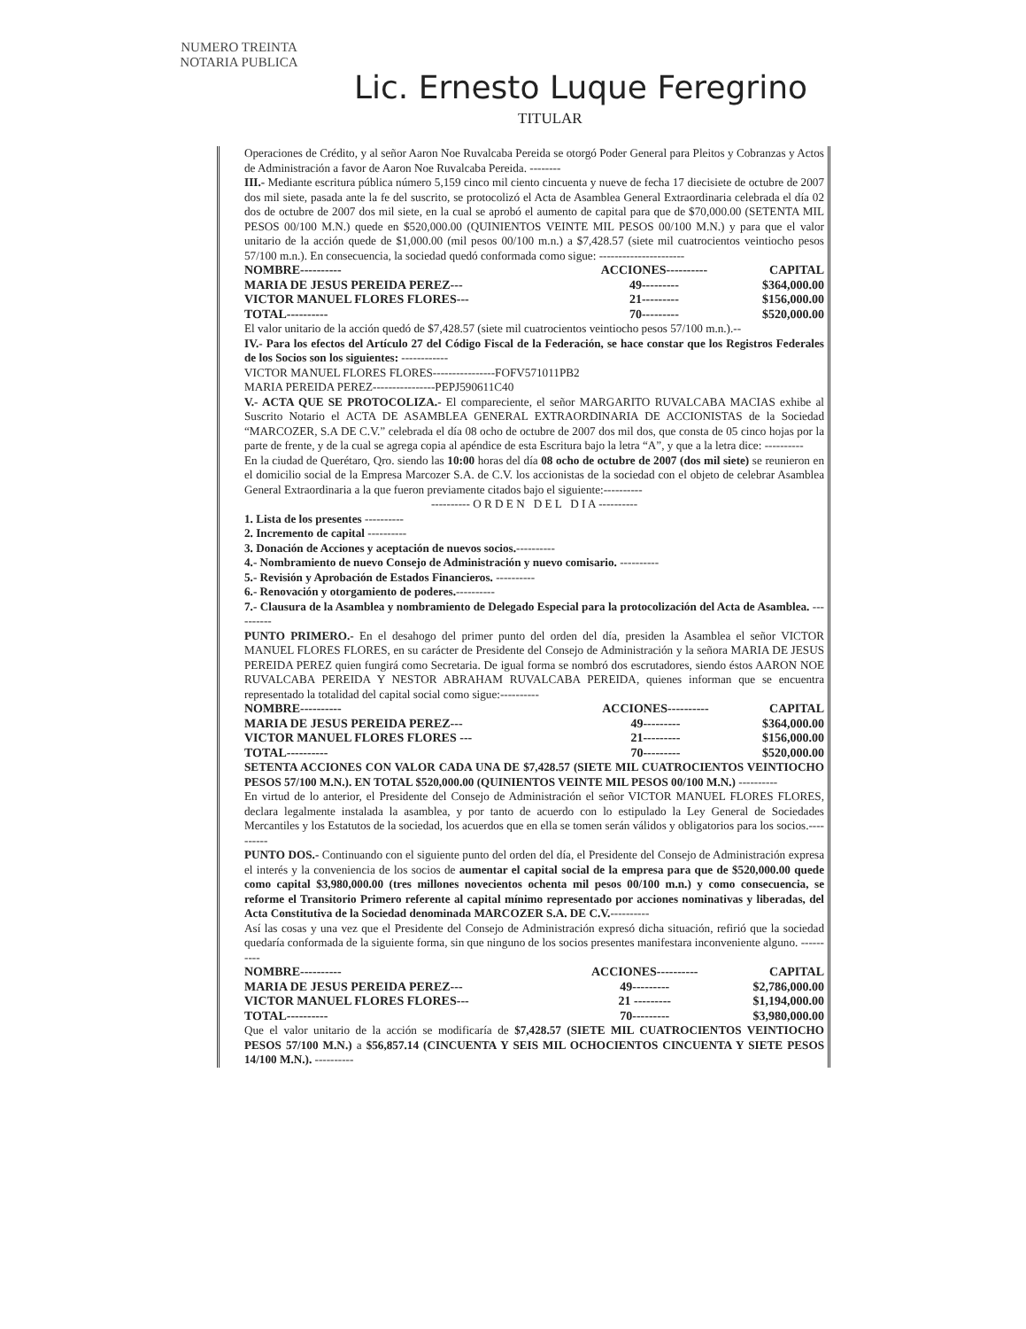NUMERO TREINTA
NOTARIA PUBLICA
Lic. Ernesto Luque Feregrino
TITULAR
Operaciones de Crédito, y al señor Aaron Noe Ruvalcaba Pereida se otorgó Poder General para Pleitos y Cobranzas y Actos de Administración a favor de Aaron Noe Ruvalcaba Pereida. --------
III.- Mediante escritura pública número 5,159 cinco mil ciento cincuenta y nueve de fecha 17 diecisiete de octubre de 2007 dos mil siete, pasada ante la fe del suscrito, se protocolizó el Acta de Asamblea General Extraordinaria celebrada el día 02 dos de octubre de 2007 dos mil siete, en la cual se aprobó el aumento de capital para que de $70,000.00 (SETENTA MIL PESOS 00/100 M.N.) quede en $520,000.00 (QUINIENTOS VEINTE MIL PESOS 00/100 M.N.) y para que el valor unitario de la acción quede de $1,000.00 (mil pesos 00/100 m.n.) a $7,428.57 (siete mil cuatrocientos veintiocho pesos 57/100 m.n.). En consecuencia, la sociedad quedó conformada como sigue: ----------------------
| NOMBRE---------- | ACCIONES---------- | CAPITAL |
| --- | --- | --- |
| MARIA DE JESUS PEREIDA PEREZ--- | 49--------- | $364,000.00 |
| VICTOR MANUEL FLORES FLORES--- | 21--------- | $156,000.00 |
| TOTAL---------- | 70--------- | $520,000.00 |
El valor unitario de la acción quedó de $7,428.57 (siete mil cuatrocientos veintiocho pesos 57/100 m.n.).--
IV.- Para los efectos del Artículo 27 del Código Fiscal de la Federación, se hace constar que los Registros Federales de los Socios son los siguientes: ------------
VICTOR MANUEL FLORES FLORES----------------FOFV571011PB2
MARIA PEREIDA PEREZ----------------PEPJ590611C40
V.- ACTA QUE SE PROTOCOLIZA.- El compareciente, el señor MARGARITO RUVALCABA MACIAS exhibe al Suscrito Notario el ACTA DE ASAMBLEA GENERAL EXTRAORDINARIA DE ACCIONISTAS de la Sociedad “MARCOZER, S.A DE C.V.” celebrada el día 08 ocho de octubre de 2007 dos mil dos, que consta de 05 cinco hojas por la parte de frente, y de la cual se agrega copia al apéndice de esta Escritura bajo la letra “A”, y que a la letra dice: ----------
En la ciudad de Querétaro, Qro. siendo las 10:00 horas del día 08 ocho de octubre de 2007 (dos mil siete) se reunieron en el domicilio social de la Empresa Marcozer S.A. de C.V. los accionistas de la sociedad con el objeto de celebrar Asamblea General Extraordinaria a la que fueron previamente citados bajo el siguiente:----------
---------- O R D E N D E L D I A ----------
1. Lista de los presentes ----------
2. Incremento de capital ----------
3. Donación de Acciones y aceptación de nuevos socios.----------
4.- Nombramiento de nuevo Consejo de Administración y nuevo comisario. ----------
5.- Revisión y Aprobación de Estados Financieros. ----------
6.- Renovación y otorgamiento de poderes.----------
7.- Clausura de la Asamblea y nombramiento de Delegado Especial para la protocolización del Acta de Asamblea. ----------
PUNTO PRIMERO.- En el desahogo del primer punto del orden del día, presiden la Asamblea el señor VICTOR MANUEL FLORES FLORES, en su carácter de Presidente del Consejo de Administración y la señora MARIA DE JESUS PEREIDA PEREZ quien fungirá como Secretaria. De igual forma se nombró dos escrutadores, siendo éstos AARON NOE RUVALCABA PEREIDA Y NESTOR ABRAHAM RUVALCABA PEREIDA, quienes informan que se encuentra representado la totalidad del capital social como sigue:----------
| NOMBRE---------- | ACCIONES---------- | CAPITAL |
| --- | --- | --- |
| MARIA DE JESUS PEREIDA PEREZ--- | 49--------- | $364,000.00 |
| VICTOR MANUEL FLORES FLORES --- | 21--------- | $156,000.00 |
| TOTAL---------- | 70--------- | $520,000.00 |
SETENTA ACCIONES CON VALOR CADA UNA DE $7,428.57 (SIETE MIL CUATROCIENTOS VEINTIOCHO PESOS 57/100 M.N.). EN TOTAL $520,000.00 (QUINIENTOS VEINTE MIL PESOS 00/100 M.N.) ----------
En virtud de lo anterior, el Presidente del Consejo de Administración el señor VICTOR MANUEL FLORES FLORES, declara legalmente instalada la asamblea, y por tanto de acuerdo con lo estipulado la Ley General de Sociedades Mercantiles y los Estatutos de la sociedad, los acuerdos que en ella se tomen serán válidos y obligatorios para los socios.----------
PUNTO DOS.- Continuando con el siguiente punto del orden del día, el Presidente del Consejo de Administración expresa el interés y la conveniencia de los socios de aumentar el capital social de la empresa para que de $520,000.00 quede como capital $3,980,000.00 (tres millones novecientos ochenta mil pesos 00/100 m.n.) y como consecuencia, se reforme el Transitorio Primero referente al capital mínimo representado por acciones nominativas y liberadas, del Acta Constitutiva de la Sociedad denominada MARCOZER S.A. DE C.V.----------
Así las cosas y una vez que el Presidente del Consejo de Administración expresó dicha situación, refirió que la sociedad quedaría conformada de la siguiente forma, sin que ninguno de los socios presentes manifestara inconveniente alguno. ----------
| NOMBRE---------- | ACCIONES---------- | CAPITAL |
| --- | --- | --- |
| MARIA DE JESUS PEREIDA PEREZ--- | 49--------- | $2,786,000.00 |
| VICTOR MANUEL FLORES FLORES--- | 21 --------- | $1,194,000.00 |
| TOTAL---------- | 70--------- | $3,980,000.00 |
Que el valor unitario de la acción se modificaría de $7,428.57 (SIETE MIL CUATROCIENTOS VEINTIOCHO PESOS 57/100 M.N.) a $56,857.14 (CINCUENTA Y SEIS MIL OCHOCIENTOS CINCUENTA Y SIETE PESOS 14/100 M.N.). ----------